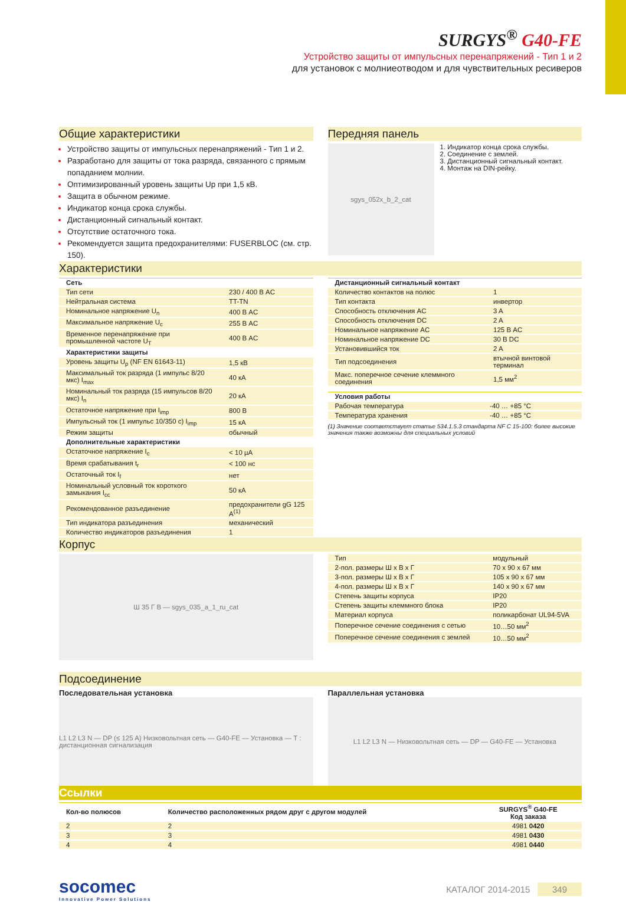SURGYS<sup>®</sup> G40-FE
Устройство защиты от импульсных перенапряжений - Тип 1 и 2
для установок с молниеотводом и для чувствительных ресиверов
Общие характеристики
Устройство защиты от импульсных перенапряжений - Тип 1 и 2.
Разработано для защиты от тока разряда, связанного с прямым попаданием молнии.
Оптимизированный уровень защиты Up при 1,5 кВ.
Защита в обычном режиме.
Индикатор конца срока службы.
Дистанционный сигнальный контакт.
Отсутствие остаточного тока.
Рекомендуется защита предохранителями: FUSERBLOC (см. стр. 150).
Передняя панель
sgys_052x_b_2_cat
1. Индикатор конца срока службы.
2. Соединение с землей.
3. Дистанционный сигнальный контакт.
4. Монтаж на DIN-рейку.
Характеристики
| Сеть | |
| --- | --- |
| Тип сети | 230 / 400 В AC |
| Нейтральная система | TT-TN |
| Номинальное напряжение U<sub>n</sub> | 400 В AC |
| Максимальное напряжение U<sub>c</sub> | 255 В AC |
| Временное перенапряжение при промышленной частоте U<sub>T</sub> | 400 В AC |
| Характеристики защиты | |
| Уровень защиты U<sub>p</sub> (NF EN 61643-11) | 1,5 кВ |
| Максимальный ток разряда (1 импульс 8/20 мкс) I<sub>max</sub> | 40 кА |
| Номинальный ток разряда (15 импульсов 8/20 мкс) I<sub>n</sub> | 20 кА |
| Остаточное напряжение при I<sub>imp</sub> | 800 В |
| Импульсный ток (1 импульс 10/350 с) I<sub>imp</sub> | 15 кА |
| Режим защиты | обычный |
| Дополнительные характеристики | |
| Остаточное напряжение I<sub>c</sub> | < 10 µA |
| Время срабатывания t<sub>r</sub> | < 100 нс |
| Остаточный ток I<sub>f</sub> | нет |
| Номинальный условный ток короткого замыкания I<sub>cc</sub> | 50 кА |
| Рекомендованное разъединение | предохранители gG 125 A<sup>(1)</sup> |
| Тип индикатора разъединения | механический |
| Количество индикаторов разъединения | 1 |
| Дистанционный сигнальный контакт | |
| --- | --- |
| Количество контактов на полюс | 1 |
| Тип контакта | инвертор |
| Способность отключения AC | 3 A |
| Способность отключения DC | 2 A |
| Номинальное напряжение AC | 125 В AC |
| Номинальное напряжение DC | 30 В DC |
| Установившийся ток | 2 A |
| Тип подсоединения | втычной винтовой терминал |
| Макс. поперечное сечение клеммного соединения | 1,5 мм<sup>2</sup> |
| Условия работы | |
| --- | --- |
| Рабочая температура | -40 … +85 °C |
| Температура хранения | -40 … +85 °C |
(1) Значение соответствует статье 534.1.5.3 стандарта NF C 15-100: более высокие значения также возможны для специальных условий
Корпус
Ш 35 Г В — sgys_035_a_1_ru_cat
| Тип | модульный |
| 2-пол. размеры Ш x В x Г | 70 x 90 x 67 мм |
| 3-пол. размеры Ш x В x Г | 105 x 90 x 67 мм |
| 4-пол. размеры Ш x В x Г | 140 x 90 x 67 мм |
| Степень защиты корпуса | IP20 |
| Степень защиты клеммного блока | IP20 |
| Материал корпуса | поликарбонат UL94-5VA |
| Поперечное сечение соединения с сетью | 10…50 мм<sup>2</sup> |
| Поперечное сечение соединения с землей | 10…50 мм<sup>2</sup> |
Подсоединение
Последовательная установка
L1 L2 L3 N — DP (≤ 125 A) Низковольтная сеть — G40-FE — Установка — T : дистанционная сигнализация
Параллельная установка
L1 L2 L3 N — Низковольтная сеть — DP — G40-FE — Установка
Ссылки
| Кол-во полюсов | Количество расположенных рядом друг с другом модулей | SURGYS<sup>®</sup> G40-FE Код заказа |
| --- | --- | --- |
| 2 | 2 | 4981 0420 |
| 3 | 3 | 4981 0430 |
| 4 | 4 | 4981 0440 |
socomec
Innovative Power Solutions
КАТАЛОГ 2014-2015 349